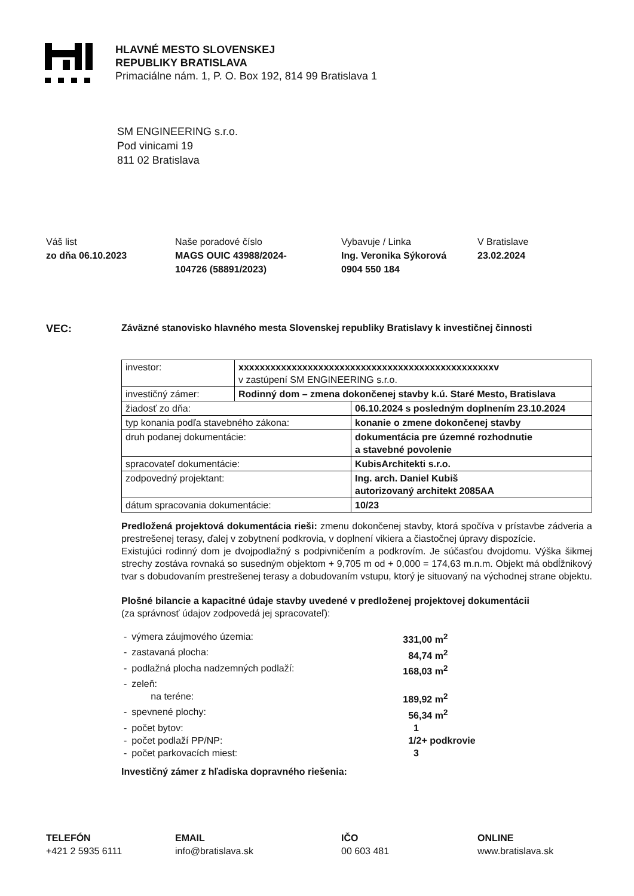HLAVNÉ MESTO SLOVENSKEJ
REPUBLIKY BRATISLAVA
Primaciálne nám. 1, P. O. Box 192, 814 99 Bratislava 1
SM ENGINEERING s.r.o.
Pod vinicami 19
811 02 Bratislava
Váš list
zo dňa 06.10.2023
Naše poradové číslo
MAGS OUIC 43988/2024-
104726 (58891/2023)
Vybavuje / Linka
Ing. Veronika Sýkorová
0904 550 184
V Bratislave
23.02.2024
VEC: Záväzné stanovisko hlavného mesta Slovenskej republiky Bratislavy k investičnej činnosti
| investor: | xxxxxxxxxxxxxxxxxxxxxxxxxxxxxxxxxxxxxxxxxxxxxxxxv v zastúpení SM ENGINEERING s.r.o. | |
| investičný zámer: | Rodinný dom – zmena dokončenej stavby k.ú. Staré Mesto, Bratislava | |
| žiadosť zo dňa: | | 06.10.2024 s posledným doplnením 23.10.2024 |
| typ konania podľa stavebného zákona: | | konanie o zmene dokončenej stavby |
| druh podanej dokumentácie: | | dokumentácia pre územné rozhodnutie a stavebné povolenie |
| spracovateľ dokumentácie: | | KubisArchitekti s.r.o. |
| zodpovedný projektant: | | Ing. arch. Daniel Kubiš autorizovaný architekt 2085AA |
| dátum spracovania dokumentácie: | | 10/23 |
Predložená projektová dokumentácia rieši: zmenu dokončenej stavby, ktorá spočíva v prístavbe zádveria a prestrešenej terasy, ďalej v zobytnení podkrovia, v doplnení vikiera a čiastočnej úpravy dispozície.
Existujúci rodinný dom je dvojpodlažný s podpivničením a podkrovím. Je súčasťou dvojdomu. Výška šikmej strechy zostáva rovnaká so susedným objektom + 9,705 m od + 0,000 = 174,63 m.n.m. Objekt má obdĺžnikový tvar s dobudovaním prestrešenej terasy a dobudovaním vstupu, ktorý je situovaný na východnej strane objektu.
Plošné bilancie a kapacitné údaje stavby uvedené v predloženej projektovej dokumentácii
(za správnosť údajov zodpovedá jej spracovateľ):
| - | výmera záujmového územia: | 331,00 m<sup>2</sup> |
| - | zastavaná plocha: | 84,74 m<sup>2</sup> |
| - | podlažná plocha nadzemných podlaží: | 168,03 m<sup>2</sup> |
| - | zeleň: | |
| | na teréne: | 189,92 m<sup>2</sup> |
| - | spevnené plochy: | 56,34 m<sup>2</sup> |
| - | počet bytov: | 1 |
| - | počet podlaží PP/NP: | 1/2+ podkrovie |
| - | počet parkovacích miest: | 3 |
Investičný zámer z hľadiska dopravného riešenia:
TELEFÓN
+421 2 5935 6111
EMAIL
info@bratislava.sk
IČO
00 603 481
ONLINE
www.bratislava.sk